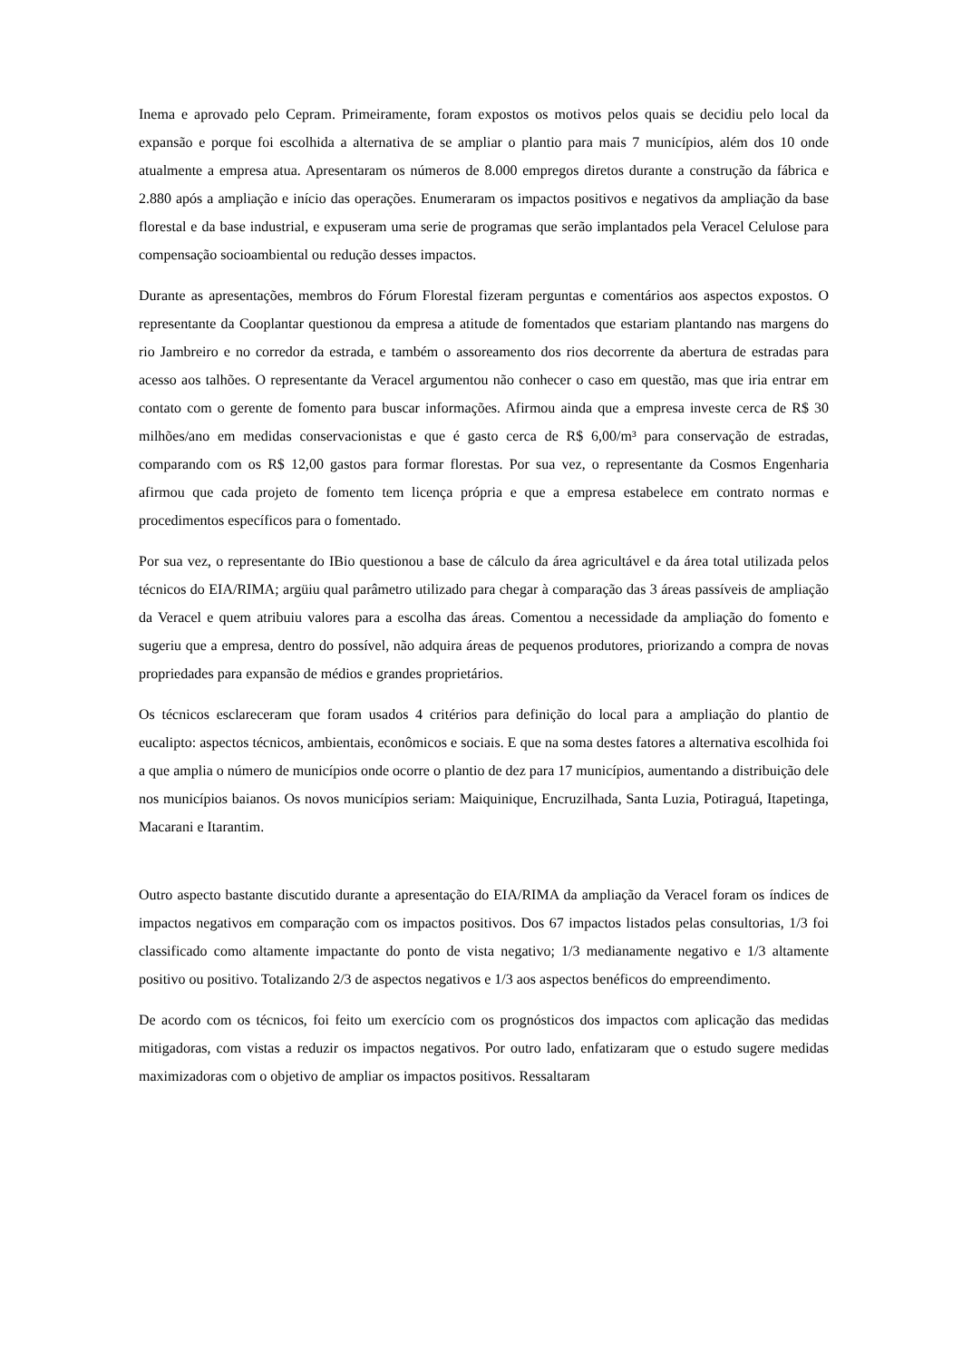Inema e aprovado pelo Cepram. Primeiramente, foram expostos os motivos pelos quais se decidiu pelo local da expansão e porque foi escolhida a alternativa de se ampliar o plantio para mais 7 municípios, além dos 10 onde atualmente a empresa atua. Apresentaram os números de 8.000 empregos diretos durante a construção da fábrica e 2.880 após a ampliação e início das operações. Enumeraram os impactos positivos e negativos da ampliação da base florestal e da base industrial, e expuseram uma serie de programas que serão implantados pela Veracel Celulose para compensação socioambiental ou redução desses impactos.
Durante as apresentações, membros do Fórum Florestal fizeram perguntas e comentários aos aspectos expostos. O representante da Cooplantar questionou da empresa a atitude de fomentados que estariam plantando nas margens do rio Jambreiro e no corredor da estrada, e também o assoreamento dos rios decorrente da abertura de estradas para acesso aos talhões. O representante da Veracel argumentou não conhecer o caso em questão, mas que iria entrar em contato com o gerente de fomento para buscar informações. Afirmou ainda que a empresa investe cerca de R$ 30 milhões/ano em medidas conservacionistas e que é gasto cerca de R$ 6,00/m³ para conservação de estradas, comparando com os R$ 12,00 gastos para formar florestas. Por sua vez, o representante da Cosmos Engenharia afirmou que cada projeto de fomento tem licença própria e que a empresa estabelece em contrato normas e procedimentos específicos para o fomentado.
Por sua vez, o representante do IBio questionou a base de cálculo da área agricultável e da área total utilizada pelos técnicos do EIA/RIMA; argüiu qual parâmetro utilizado para chegar à comparação das 3 áreas passíveis de ampliação da Veracel e quem atribuiu valores para a escolha das áreas. Comentou a necessidade da ampliação do fomento e sugeriu que a empresa, dentro do possível, não adquira áreas de pequenos produtores, priorizando a compra de novas propriedades para expansão de médios e grandes proprietários.
Os técnicos esclareceram que foram usados 4 critérios para definição do local para a ampliação do plantio de eucalipto: aspectos técnicos, ambientais, econômicos e sociais. E que na soma destes fatores a alternativa escolhida foi a que amplia o número de municípios onde ocorre o plantio de dez para 17 municípios, aumentando a distribuição dele nos municípios baianos. Os novos municípios seriam: Maiquinique, Encruzilhada, Santa Luzia, Potiraguá, Itapetinga, Macarani e Itarantim.
Outro aspecto bastante discutido durante a apresentação do EIA/RIMA da ampliação da Veracel foram os índices de impactos negativos em comparação com os impactos positivos. Dos 67 impactos listados pelas consultorias, 1/3 foi classificado como altamente impactante do ponto de vista negativo; 1/3 medianamente negativo e 1/3 altamente positivo ou positivo. Totalizando 2/3 de aspectos negativos e 1/3 aos aspectos benéficos do empreendimento.
De acordo com os técnicos, foi feito um exercício com os prognósticos dos impactos com aplicação das medidas mitigadoras, com vistas a reduzir os impactos negativos. Por outro lado, enfatizaram que o estudo sugere medidas maximizadoras com o objetivo de ampliar os impactos positivos. Ressaltaram